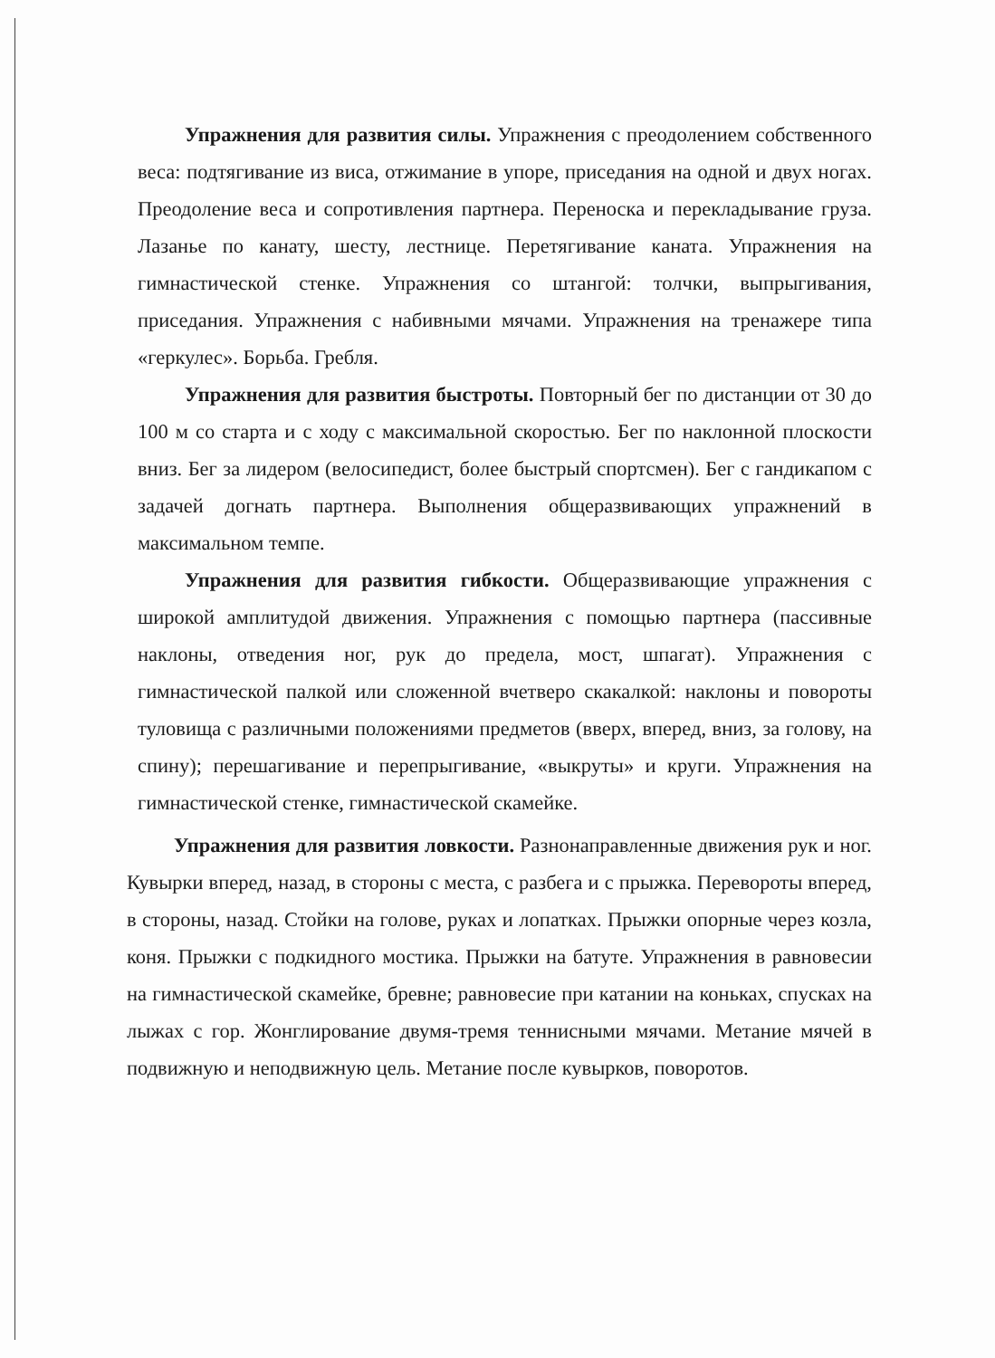Упражнения для развития силы. Упражнения с преодолением собственного веса: подтягивание из виса, отжимание в упоре, приседания на одной и двух ногах. Преодоление веса и сопротивления партнера. Переноска и перекладывание груза. Лазанье по канату, шесту, лестнице. Перетягивание каната. Упражнения на гимнастической стенке. Упражнения со штангой: толчки, выпрыгивания, приседания. Упражнения с набивными мячами. Упражнения на тренажере типа «геркулес». Борьба. Гребля.
Упражнения для развития быстроты. Повторный бег по дистанции от 30 до 100 м со старта и с ходу с максимальной скоростью. Бег по наклонной плоскости вниз. Бег за лидером (велосипедист, более быстрый спортсмен). Бег с гандикапом с задачей догнать партнера. Выполнения общеразвивающих упражнений в максимальном темпе.
Упражнения для развития гибкости. Общеразвивающие упражнения с широкой амплитудой движения. Упражнения с помощью партнера (пассивные наклоны, отведения ног, рук до предела, мост, шпагат). Упражнения с гимнастической палкой или сложенной вчетверо скакалкой: наклоны и повороты туловища с различными положениями предметов (вверх, вперед, вниз, за голову, на спину); перешагивание и перепрыгивание, «выкруты» и круги. Упражнения на гимнастической стенке, гимнастической скамейке.
Упражнения для развития ловкости. Разнонаправленные движения рук и ног. Кувырки вперед, назад, в стороны с места, с разбега и с прыжка. Перевороты вперед, в стороны, назад. Стойки на голове, руках и лопатках. Прыжки опорные через козла, коня. Прыжки с подкидного мостика. Прыжки на батуте. Упражнения в равновесии на гимнастической скамейке, бревне; равновесие при катании на коньках, спусках на лыжах с гор. Жонглирование двумя-тремя теннисными мячами. Метание мячей в подвижную и неподвижную цель. Метание после кувырков, поворотов.